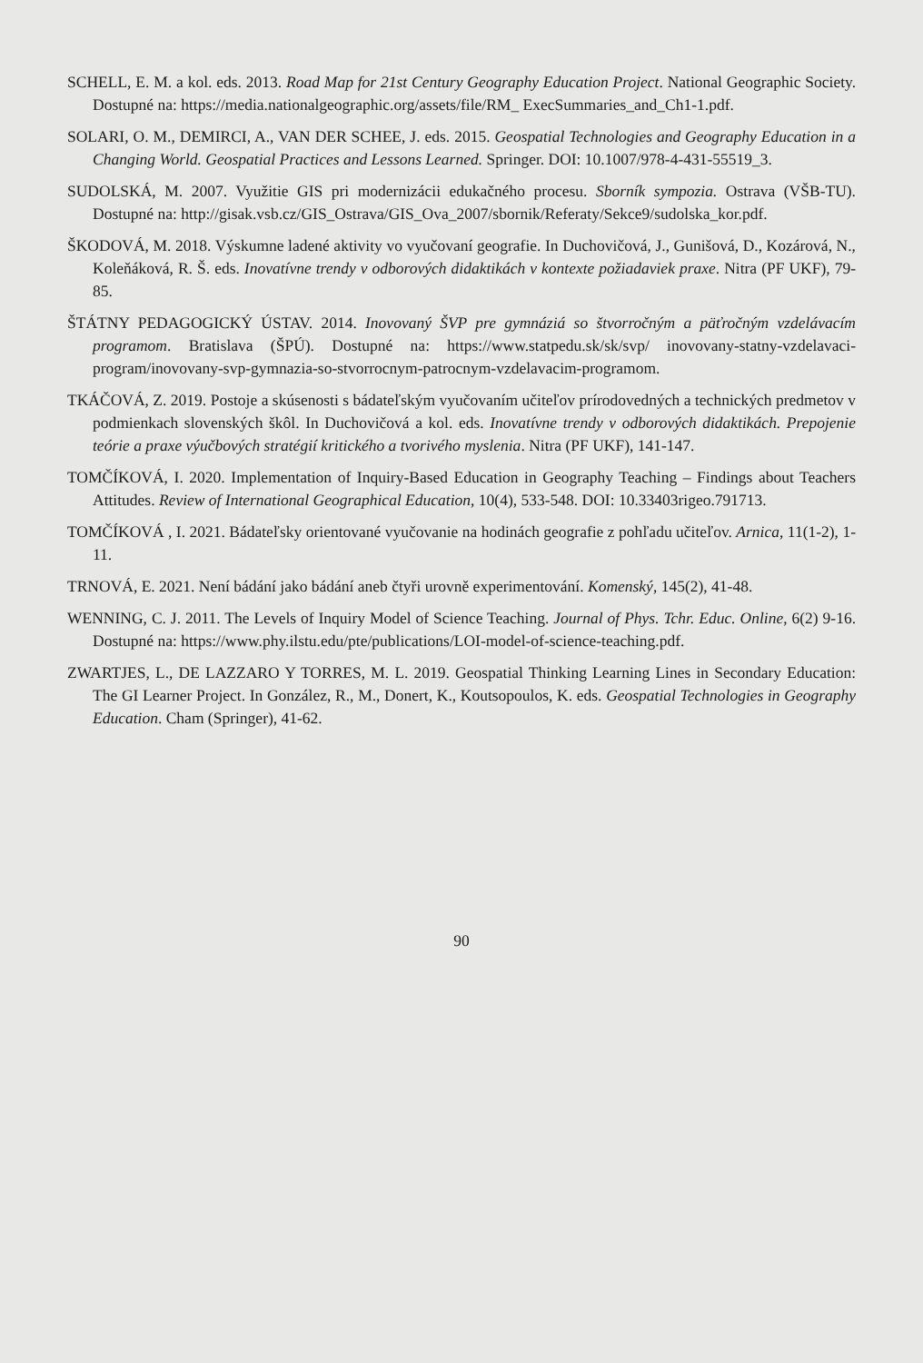SCHELL, E. M. a kol. eds. 2013. Road Map for 21st Century Geography Education Project. National Geographic Society. Dostupné na: https://media.nationalgeographic.org/assets/file/RM_ ExecSummaries_and_Ch1-1.pdf.
SOLARI, O. M., DEMIRCI, A., VAN DER SCHEE, J. eds. 2015. Geospatial Technologies and Geography Education in a Changing World. Geospatial Practices and Lessons Learned. Springer. DOI: 10.1007/978-4-431-55519_3.
SUDOLSKÁ, M. 2007. Využitie GIS pri modernizácii edukačného procesu. Sborník sympozia. Ostrava (VŠB-TU). Dostupné na: http://gisak.vsb.cz/GIS_Ostrava/GIS_Ova_2007/sbornik/Referaty/Sekce9/sudolska_kor.pdf.
ŠKODOVÁ, M. 2018. Výskumne ladené aktivity vo vyučovaní geografie. In Duchovičová, J., Gunišová, D., Kozárová, N., Koleňáková, R. Š. eds. Inovatívne trendy v odborových didaktikách v kontexte požiadaviek praxe. Nitra (PF UKF), 79-85.
ŠTÁTNY PEDAGOGICKÝ ÚSTAV. 2014. Inovovaný ŠVP pre gymnáziá so štvorročným a päťročným vzdelávacím programom. Bratislava (ŠPÚ). Dostupné na: https://www.statpedu.sk/sk/svp/ inovovany-statny-vzdelavaci-program/inovovany-svp-gymnazia-so-stvorrocnym-patrocnym-vzdelavacim-programom.
TKÁČOVÁ, Z. 2019. Postoje a skúsenosti s bádateľským vyučovaním učiteľov prírodovedných a technických predmetov v podmienkach slovenských škôl. In Duchovičová a kol. eds. Inovatívne trendy v odborových didaktikách. Prepojenie teórie a praxe výučbových stratégií kritického a tvorivého myslenia. Nitra (PF UKF), 141-147.
TOMČÍKOVÁ, I. 2020. Implementation of Inquiry-Based Education in Geography Teaching – Findings about Teachers Attitudes. Review of International Geographical Education, 10(4), 533-548. DOI: 10.33403rigeo.791713.
TOMČÍKOVÁ , I. 2021. Bádateľsky orientované vyučovanie na hodinách geografie z pohľadu učiteľov. Arnica, 11(1-2), 1-11.
TRNOVÁ, E. 2021. Není bádání jako bádání aneb čtyři urovně experimentování. Komenský, 145(2), 41-48.
WENNING, C. J. 2011. The Levels of Inquiry Model of Science Teaching. Journal of Phys. Tchr. Educ. Online, 6(2) 9-16. Dostupné na: https://www.phy.ilstu.edu/pte/publications/LOI-model-of-science-teaching.pdf.
ZWARTJES, L., DE LAZZARO Y TORRES, M. L. 2019. Geospatial Thinking Learning Lines in Secondary Education: The GI Learner Project. In González, R., M., Donert, K., Koutsopoulos, K. eds. Geospatial Technologies in Geography Education. Cham (Springer), 41-62.
90